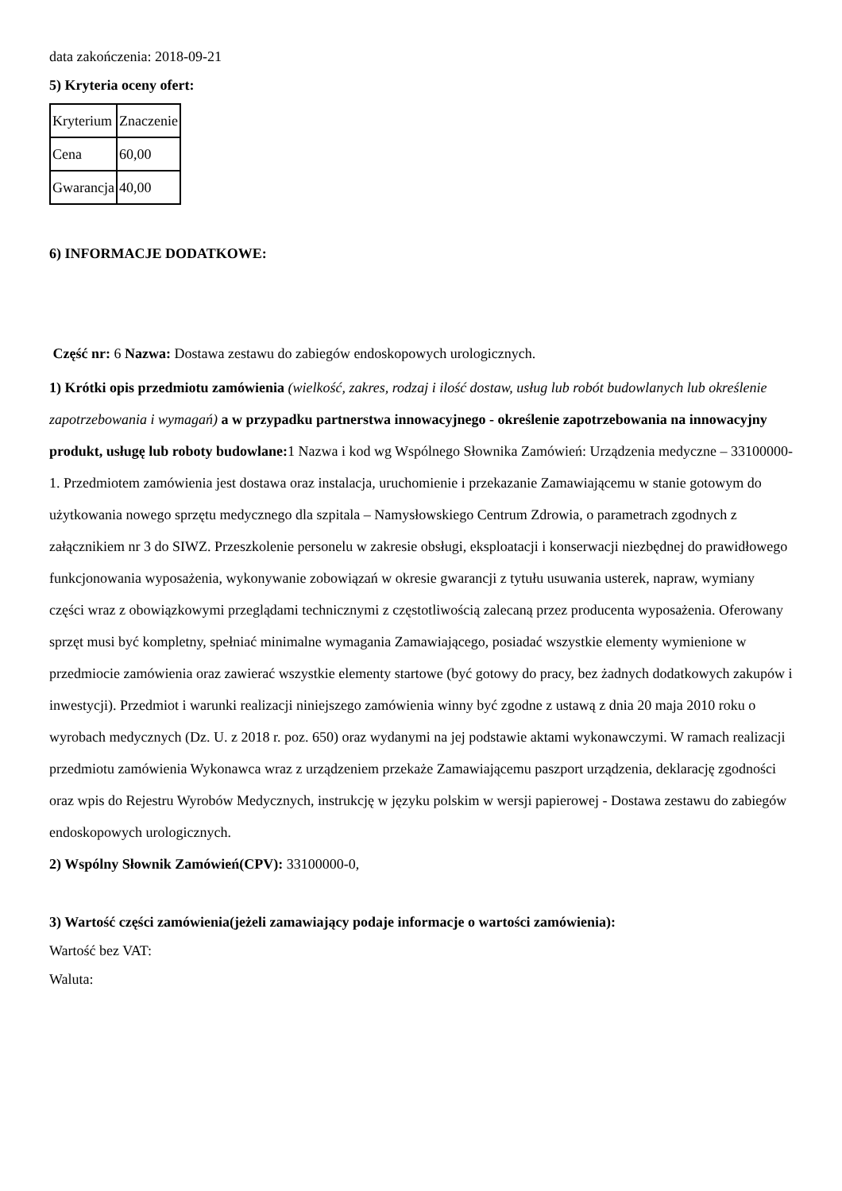data zakończenia: 2018-09-21
5) Kryteria oceny ofert:
| Kryterium | Znaczenie |
| Cena | 60,00 |
| Gwarancja | 40,00 |
6) INFORMACJE DODATKOWE:
Część nr: 6 Nazwa: Dostawa zestawu do zabiegów endoskopowych urologicznych.
1) Krótki opis przedmiotu zamówienia (wielkość, zakres, rodzaj i ilość dostaw, usług lub robót budowlanych lub określenie zapotrzebowania i wymagań) a w przypadku partnerstwa innowacyjnego - określenie zapotrzebowania na innowacyjny produkt, usługę lub roboty budowlane: 1 Nazwa i kod wg Wspólnego Słownika Zamówień: Urządzenia medyczne – 33100000-1. Przedmiotem zamówienia jest dostawa oraz instalacja, uruchomienie i przekazanie Zamawiającemu w stanie gotowym do użytkowania nowego sprzętu medycznego dla szpitala – Namysłowskiego Centrum Zdrowia, o parametrach zgodnych z załącznikiem nr 3 do SIWZ. Przeszkolenie personelu w zakresie obsługi, eksploatacji i konserwacji niezbędnej do prawidłowego funkcjonowania wyposażenia, wykonywanie zobowiązań w okresie gwarancji z tytułu usuwania usterek, napraw, wymiany części wraz z obowiązkowymi przeglądami technicznymi z częstotliwością zalecaną przez producenta wyposażenia. Oferowany sprzęt musi być kompletny, spełniać minimalne wymagania Zamawiającego, posiadać wszystkie elementy wymienione w przedmiocie zamówienia oraz zawierać wszystkie elementy startowe (być gotowy do pracy, bez żadnych dodatkowych zakupów i inwestycji). Przedmiot i warunki realizacji niniejszego zamówienia winny być zgodne z ustawą z dnia 20 maja 2010 roku o wyrobach medycznych (Dz. U. z 2018 r. poz. 650) oraz wydanymi na jej podstawie aktami wykonawczymi. W ramach realizacji przedmiotu zamówienia Wykonawca wraz z urządzeniem przekaże Zamawiającemu paszport urządzenia, deklarację zgodności oraz wpis do Rejestru Wyrobów Medycznych, instrukcję w języku polskim w wersji papierowej - Dostawa zestawu do zabiegów endoskopowych urologicznych.
2) Wspólny Słownik Zamówień(CPV): 33100000-0,
3) Wartość części zamówienia(jeżeli zamawiający podaje informacje o wartości zamówienia):
Wartość bez VAT:
Waluta: